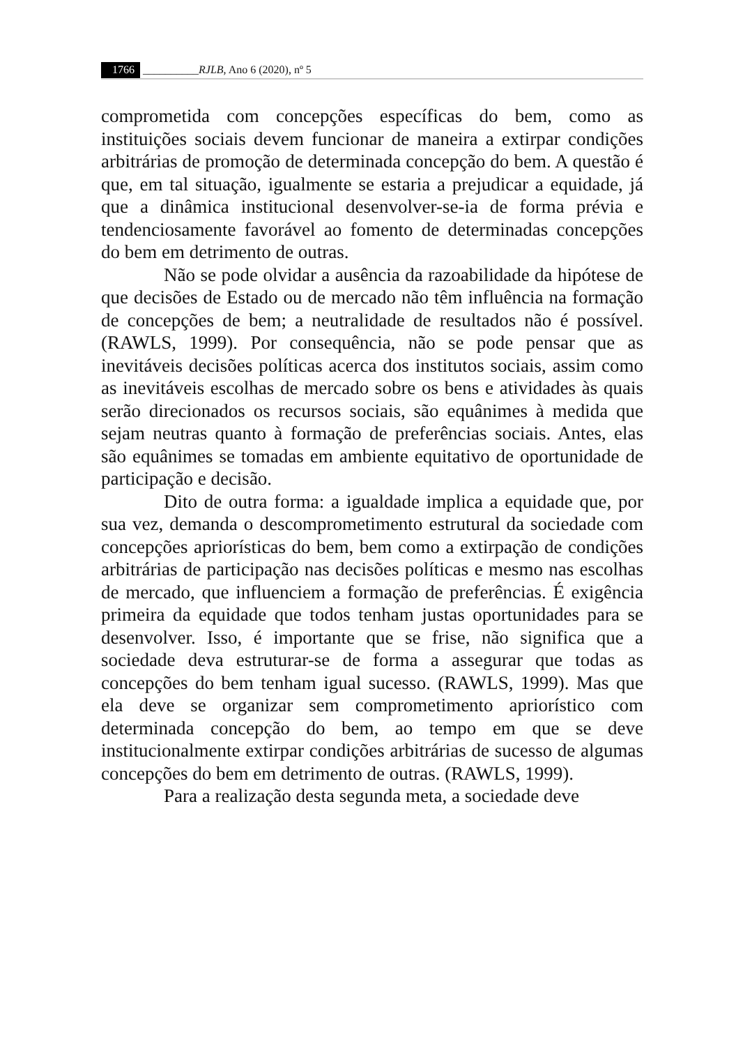1766 __________RJLB, Ano 6 (2020), nº 5
comprometida com concepções específicas do bem, como as instituições sociais devem funcionar de maneira a extirpar condições arbitrárias de promoção de determinada concepção do bem. A questão é que, em tal situação, igualmente se estaria a prejudicar a equidade, já que a dinâmica institucional desenvolver-se-ia de forma prévia e tendenciosamente favorável ao fomento de determinadas concepções do bem em detrimento de outras.
Não se pode olvidar a ausência da razoabilidade da hipótese de que decisões de Estado ou de mercado não têm influência na formação de concepções de bem; a neutralidade de resultados não é possível. (RAWLS, 1999). Por consequência, não se pode pensar que as inevitáveis decisões políticas acerca dos institutos sociais, assim como as inevitáveis escolhas de mercado sobre os bens e atividades às quais serão direcionados os recursos sociais, são equânimes à medida que sejam neutras quanto à formação de preferências sociais. Antes, elas são equânimes se tomadas em ambiente equitativo de oportunidade de participação e decisão.
Dito de outra forma: a igualdade implica a equidade que, por sua vez, demanda o descomprometimento estrutural da sociedade com concepções apriorísticas do bem, bem como a extirpação de condições arbitrárias de participação nas decisões políticas e mesmo nas escolhas de mercado, que influenciem a formação de preferências. É exigência primeira da equidade que todos tenham justas oportunidades para se desenvolver. Isso, é importante que se frise, não significa que a sociedade deva estruturar-se de forma a assegurar que todas as concepções do bem tenham igual sucesso. (RAWLS, 1999). Mas que ela deve se organizar sem comprometimento apriorístico com determinada concepção do bem, ao tempo em que se deve institucionalmente extirpar condições arbitrárias de sucesso de algumas concepções do bem em detrimento de outras. (RAWLS, 1999).
Para a realização desta segunda meta, a sociedade deve